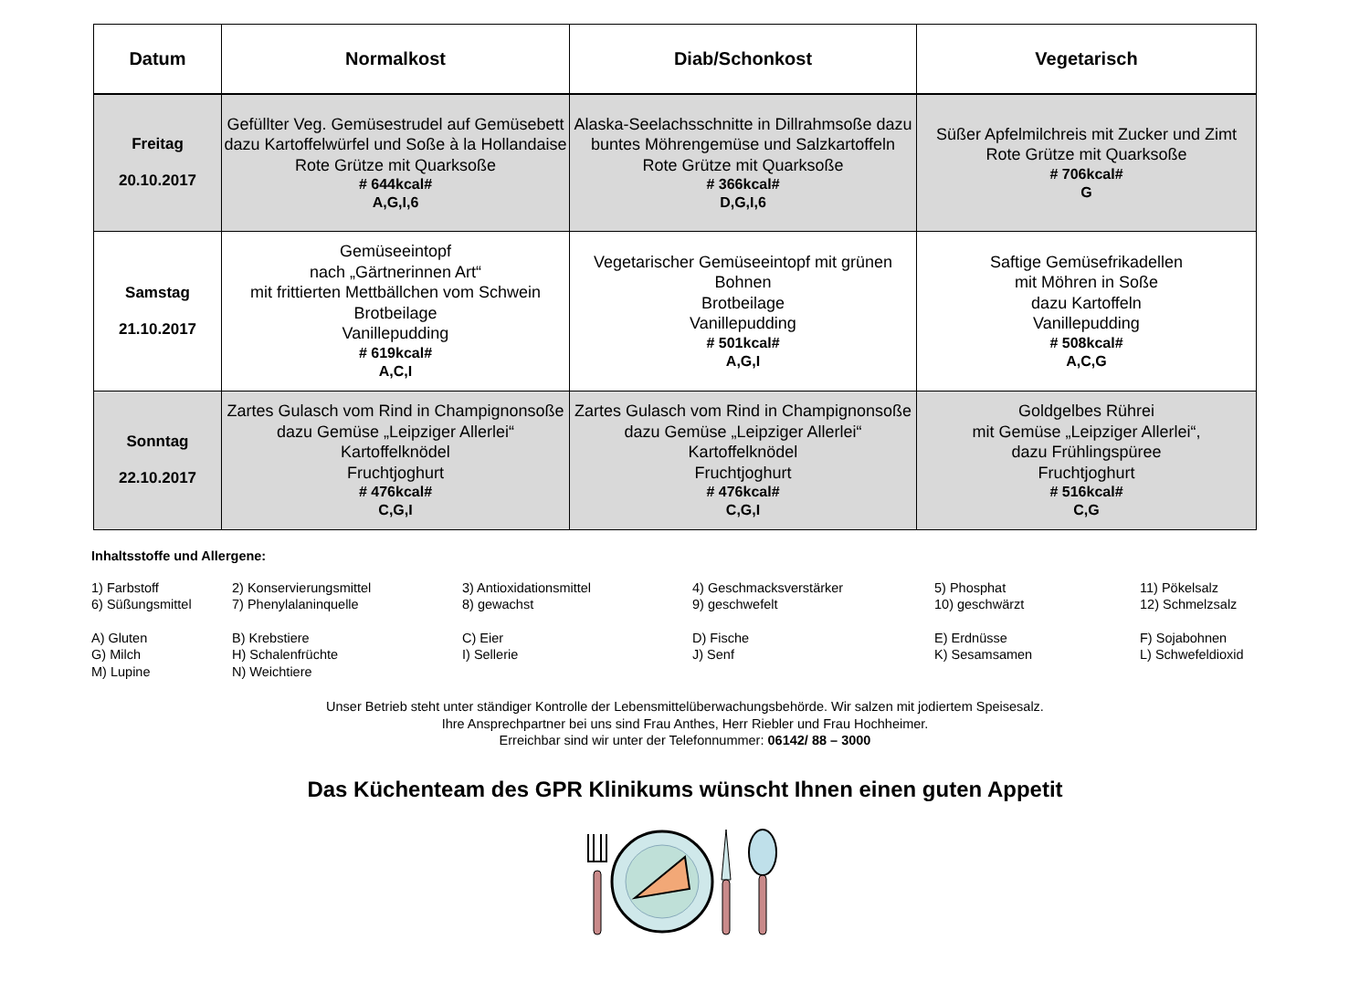| Datum | Normalkost | Diab/Schonkost | Vegetarisch |
| --- | --- | --- | --- |
| Freitag 20.10.2017 | Gefüllter Veg. Gemüsestrudel auf Gemüsebett dazu Kartoffelwürfel und Soße à la Hollandaise Rote Grütze mit Quarksoße # 644kcal# A,G,I,6 | Alaska-Seelachsschnitte in Dillrahmsoße dazu buntes Möhrengemüse und Salzkartoffeln Rote Grütze mit Quarksoße # 366kcal# D,G,I,6 | Süßer Apfelmilchreis mit Zucker und Zimt Rote Grütze mit Quarksoße # 706kcal# G |
| Samstag 21.10.2017 | Gemüseeintopf nach „Gärtnerinnen Art“ mit frittierten Mettbällchen vom Schwein Brotbeilage Vanillepudding # 619kcal# A,C,I | Vegetarischer Gemüseeintopf mit grünen Bohnen Brotbeilage Vanillepudding # 501kcal# A,G,I | Saftige Gemüsefrikadellen mit Möhren in Soße dazu Kartoffeln Vanillepudding # 508kcal# A,C,G |
| Sonntag 22.10.2017 | Zartes Gulasch vom Rind in Champignonsoße dazu Gemüse „Leipziger Allerlei“ Kartoffelknödel Fruchtjoghurt # 476kcal# C,G,I | Zartes Gulasch vom Rind in Champignonsoße dazu Gemüse „Leipziger Allerlei“ Kartoffelknödel Fruchtjoghurt # 476kcal# C,G,I | Goldgelbes Rührei mit Gemüse „Leipziger Allerlei“, dazu Frühlingspüree Fruchtjoghurt # 516kcal# C,G |
Inhaltsstoffe und Allergene:
| 1) Farbstoff | 2) Konservierungsmittel | 3) Antioxidationsmittel | 4) Geschmacksverstärker | 5) Phosphat | 11) Pökelsalz |
| 6) Süßungsmittel | 7) Phenylalaninquelle | 8) gewachst | 9) geschwefelt | 10) geschwärzt | 12) Schmelzsalz |
| A) Gluten | B) Krebstiere | C) Eier | D) Fische | E) Erdnüsse | F) Sojabohnen |
| G) Milch | H) Schalenfrüchte | I) Sellerie | J) Senf | K) Sesamsamen | L) Schwefeldioxid |
| M) Lupine | N) Weichtiere | | | | |
Unser Betrieb steht unter ständiger Kontrolle der Lebensmittelüberwachungsbehörde. Wir salzen mit jodiertem Speisesalz.
Ihre Ansprechpartner bei uns sind Frau Anthes, Herr Riebler und Frau Hochheimer.
Erreichbar sind wir unter der Telefonnummer: 06142/ 88 – 3000
Das Küchenteam des GPR Klinikums wünscht Ihnen einen guten Appetit